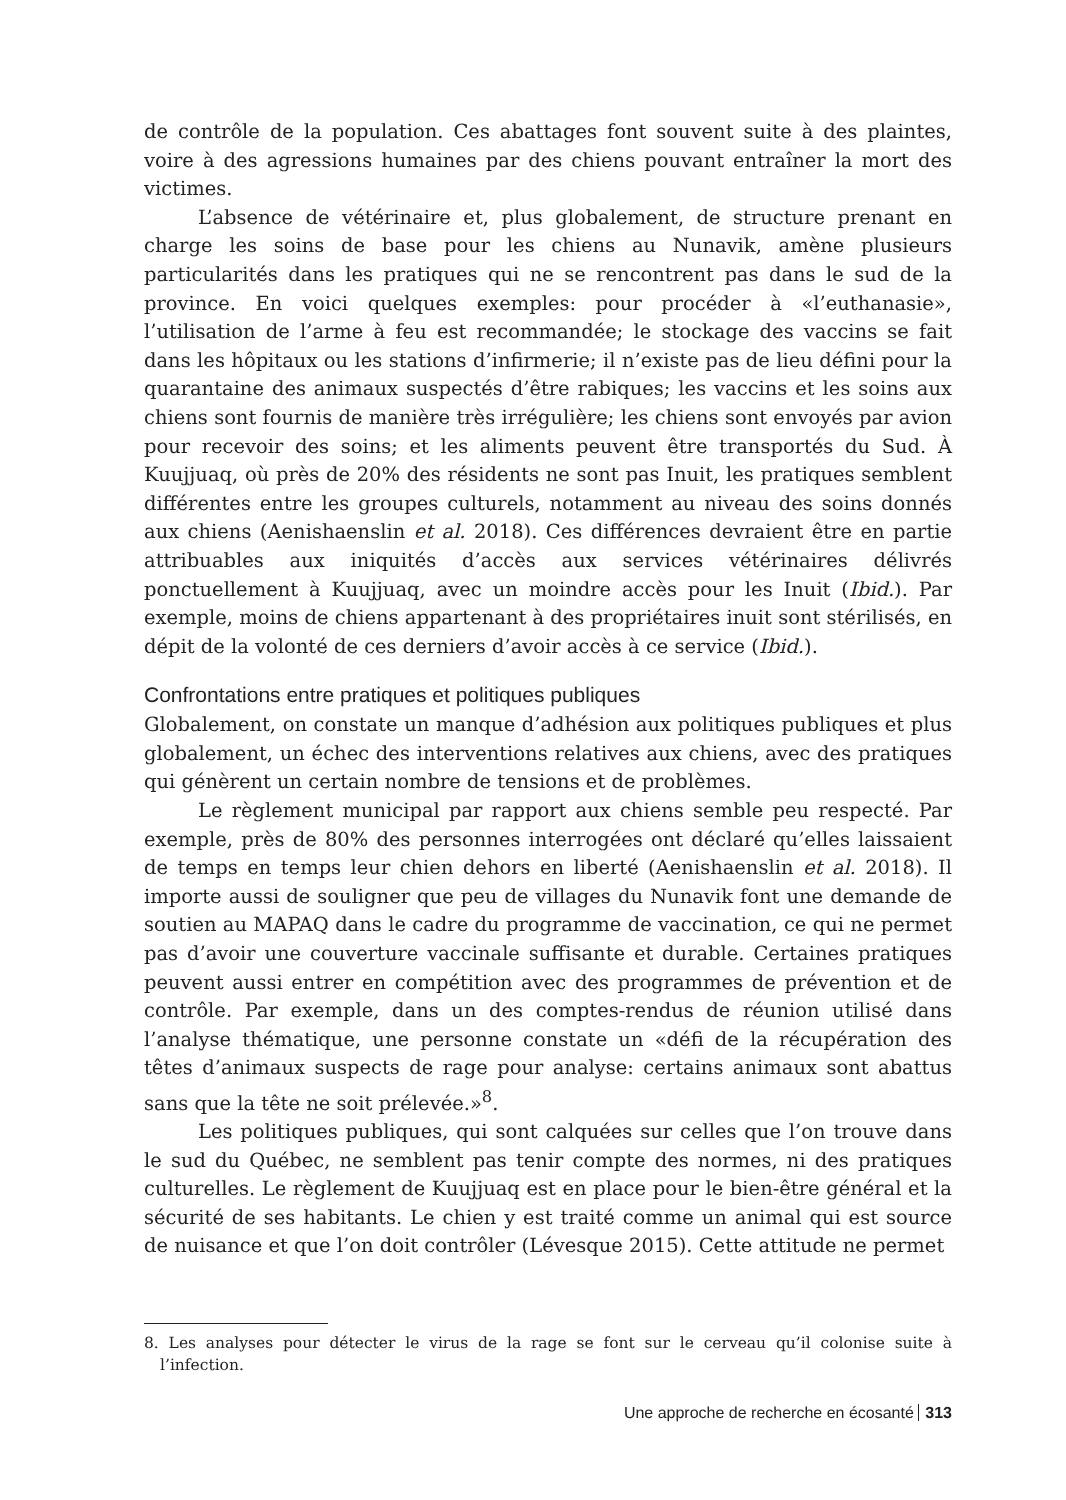de contrôle de la population. Ces abattages font souvent suite à des plaintes, voire à des agressions humaines par des chiens pouvant entraîner la mort des victimes.
L’absence de vétérinaire et, plus globalement, de structure prenant en charge les soins de base pour les chiens au Nunavik, amène plusieurs particularités dans les pratiques qui ne se rencontrent pas dans le sud de la province. En voici quelques exemples: pour procéder à «l’euthanasie», l’utilisation de l’arme à feu est recommandée; le stockage des vaccins se fait dans les hôpitaux ou les stations d’infirmerie; il n’existe pas de lieu défini pour la quarantaine des animaux suspectés d’être rabiques; les vaccins et les soins aux chiens sont fournis de manière très irrégulière; les chiens sont envoyés par avion pour recevoir des soins; et les aliments peuvent être transportés du Sud. À Kuujjuaq, où près de 20% des résidents ne sont pas Inuit, les pratiques semblent différentes entre les groupes culturels, notamment au niveau des soins donnés aux chiens (Aenishaenslin et al. 2018). Ces différences devraient être en partie attribuables aux iniquités d’accès aux services vétérinaires délivrés ponctuellement à Kuujjuaq, avec un moindre accès pour les Inuit (Ibid.). Par exemple, moins de chiens appartenant à des propriétaires inuit sont stérilisés, en dépit de la volonté de ces derniers d’avoir accès à ce service (Ibid.).
Confrontations entre pratiques et politiques publiques
Globalement, on constate un manque d’adhésion aux politiques publiques et plus globalement, un échec des interventions relatives aux chiens, avec des pratiques qui génèrent un certain nombre de tensions et de problèmes.
Le règlement municipal par rapport aux chiens semble peu respecté. Par exemple, près de 80% des personnes interrogées ont déclaré qu’elles laissaient de temps en temps leur chien dehors en liberté (Aenishaenslin et al. 2018). Il importe aussi de souligner que peu de villages du Nunavik font une demande de soutien au MAPAQ dans le cadre du programme de vaccination, ce qui ne permet pas d’avoir une couverture vaccinale suffisante et durable. Certaines pratiques peuvent aussi entrer en compétition avec des programmes de prévention et de contrôle. Par exemple, dans un des comptes-rendus de réunion utilisé dans l’analyse thématique, une personne constate un «défi de la récupération des têtes d’animaux suspects de rage pour analyse: certains animaux sont abattus sans que la tête ne soit prélevée.»<sup>8</sup>.
Les politiques publiques, qui sont calquées sur celles que l’on trouve dans le sud du Québec, ne semblent pas tenir compte des normes, ni des pratiques culturelles. Le règlement de Kuujjuaq est en place pour le bien-être général et la sécurité de ses habitants. Le chien y est traité comme un animal qui est source de nuisance et que l’on doit contrôler (Lévesque 2015). Cette attitude ne permet
8. Les analyses pour détecter le virus de la rage se font sur le cerveau qu’il colonise suite à l’infection.
Une approche de recherche en écosanté 313